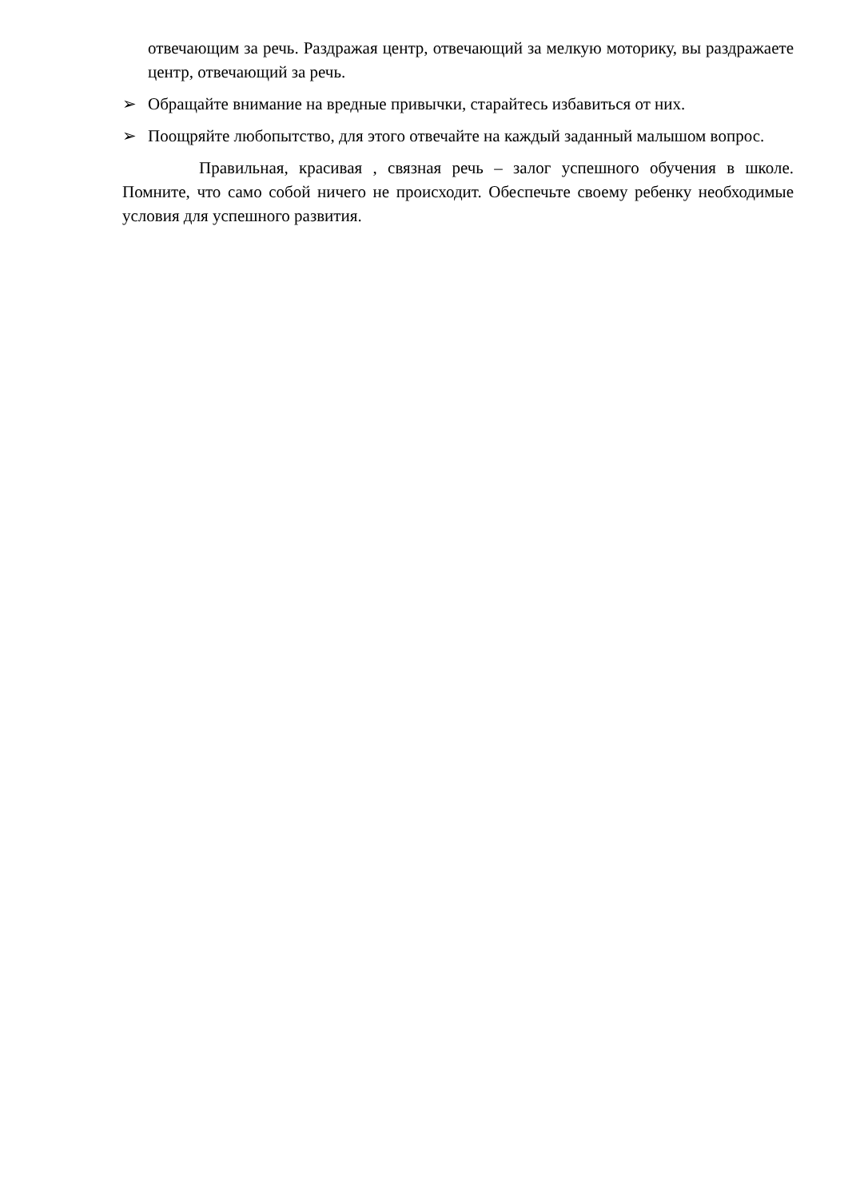отвечающим за речь. Раздражая центр, отвечающий за мелкую моторику, вы раздражаете центр, отвечающий за речь.
➢ Обращайте внимание на вредные привычки, старайтесь избавиться от них.
➢ Поощряйте любопытство, для этого отвечайте на каждый заданный малышом вопрос.
Правильная, красивая , связная речь – залог успешного обучения в школе. Помните, что само собой ничего не происходит. Обеспечьте своему ребенку необходимые условия для успешного развития.